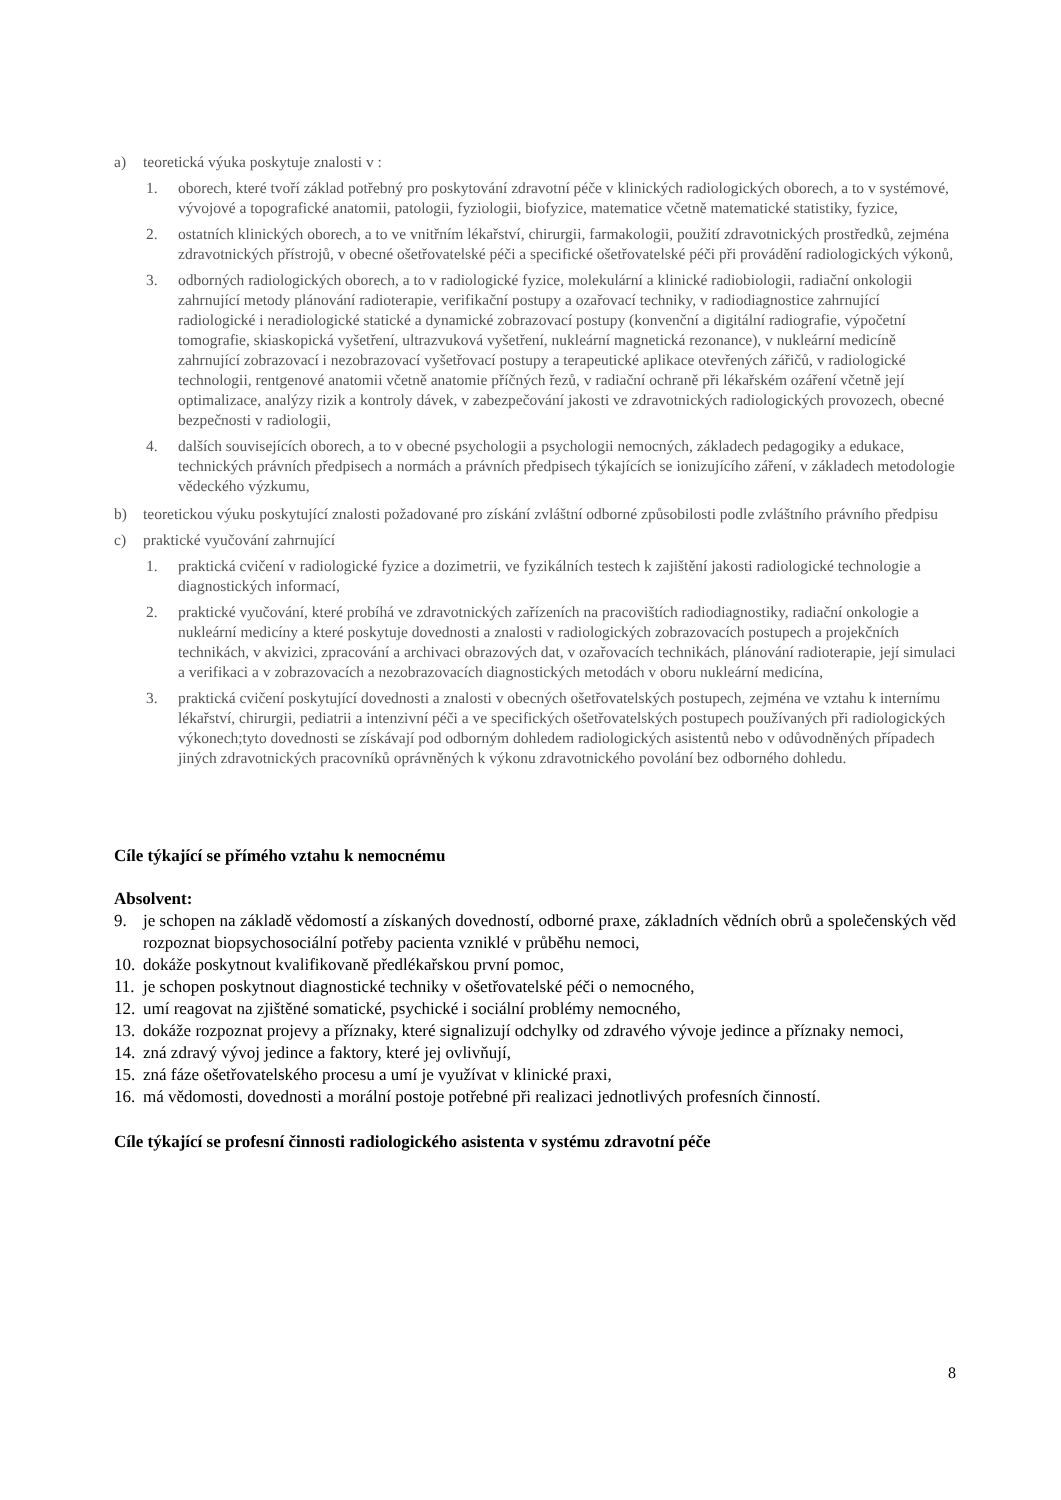a) teoretická výuka poskytuje znalosti v :
1. oborech, které tvoří základ potřebný pro poskytování zdravotní péče v klinických radiologických oborech, a to v systémové, vývojové a topografické anatomii, patologii, fyziologii, biofyzice, matematice včetně matematické statistiky, fyzice,
2. ostatních klinických oborech, a to ve vnitřním lékařství, chirurgii, farmakologii, použití zdravotnických prostředků, zejména zdravotnických přístrojů, v obecné ošetřovatelské péči a specifické ošetřovatelské péči při provádění radiologických výkonů,
3. odborných radiologických oborech, a to v radiologické fyzice, molekulární a klinické radiobiologii, radiační onkologii zahrnující metody plánování radioterapie, verifikační postupy a ozařovací techniky, v radiodiagnostice zahrnující radiologické i neradiologické statické a dynamické zobrazovací postupy (konvenční a digitální radiografie, výpočetní tomografie, skiaskopická vyšetření, ultrazvuková vyšetření, nukleární magnetická rezonance), v nukleární medicíně zahrnující zobrazovací i nezobrazovací vyšetřovací postupy a terapeutické aplikace otevřených zářičů, v radiologické technologii, rentgenové anatomii včetně anatomie příčných řezů, v radiační ochraně při lékařském ozáření včetně její optimalizace, analýzy rizik a kontroly dávek, v zabezpečování jakosti ve zdravotnických radiologických provozech, obecné bezpečnosti v radiologii,
4. dalších souvisejících oborech, a to v obecné psychologii a psychologii nemocných, základech pedagogiky a edukace, technických právních předpisech a normách a právních předpisech týkajících se ionizujícího záření, v základech metodologie vědeckého výzkumu,
b) teoretickou výuku poskytující znalosti požadované pro získání zvláštní odborné způsobilosti podle zvláštního právního předpisu
c) praktické vyučování zahrnující
1. praktická cvičení v radiologické fyzice a dozimetrii, ve fyzikálních testech k zajištění jakosti radiologické technologie a diagnostických informací,
2. praktické vyučování, které probíhá ve zdravotnických zařízeních na pracovištích radiodiagnostiky, radiační onkologie a nukleární medicíny a které poskytuje dovednosti a znalosti v radiologických zobrazovacích postupech a projekčních technikách, v akvizici, zpracování a archivaci obrazových dat, v ozařovacích technikách, plánování radioterapie, její simulaci a verifikaci a v zobrazovacích a nezobrazovacích diagnostických metodách v oboru nukleární medicína,
3. praktická cvičení poskytující dovednosti a znalosti v obecných ošetřovatelských postupech, zejména ve vztahu k internímu lékařství, chirurgii, pediatrii a intenzivní péči a ve specifických ošetřovatelských postupech používaných při radiologických výkonech;tyto dovednosti se získávají pod odborným dohledem radiologických asistentů nebo v odůvodněných případech jiných zdravotnických pracovníků oprávněných k výkonu zdravotnického povolání bez odborného dohledu.
Cíle týkající se přímého vztahu k nemocnému
Absolvent:
9. je schopen na základě vědomostí a získaných dovedností, odborné praxe, základních vědních obrů a společenských věd rozpoznat biopsychosociální potřeby pacienta vzniklé v průběhu nemoci,
10. dokáže poskytnout kvalifikovaně předlékařskou první pomoc,
11. je schopen poskytnout diagnostické techniky v ošetřovatelské péči o nemocného,
12. umí reagovat na zjištěné somatické, psychické i sociální problémy nemocného,
13. dokáže rozpoznat projevy a příznaky, které signalizují odchylky od zdravého vývoje jedince a příznaky nemoci,
14. zná zdravý vývoj jedince a faktory, které jej ovlivňují,
15. zná fáze ošetřovatelského procesu a umí je využívat v klinické praxi,
16. má vědomosti, dovednosti a morální postoje potřebné při realizaci jednotlivých profesních činností.
Cíle týkající se profesní činnosti radiologického asistenta v systému zdravotní péče
8